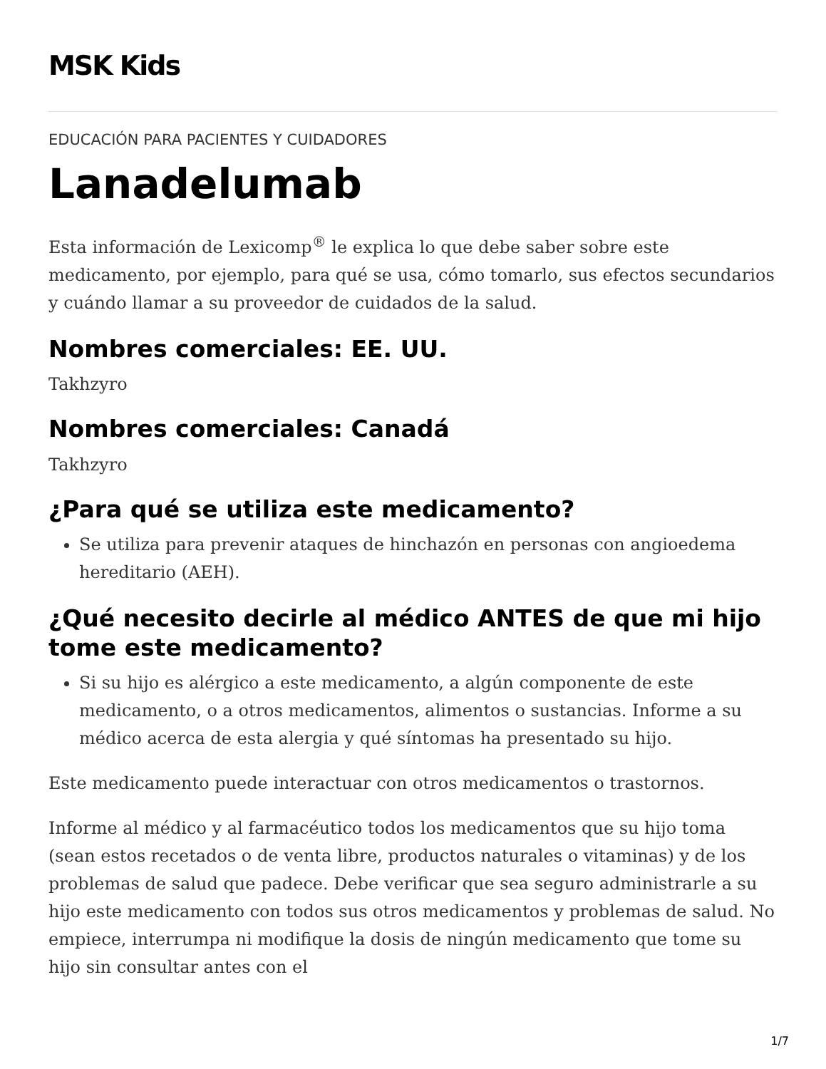MSK Kids
EDUCACIÓN PARA PACIENTES Y CUIDADORES
Lanadelumab
Esta información de Lexicomp<sup>®</sup> le explica lo que debe saber sobre este medicamento, por ejemplo, para qué se usa, cómo tomarlo, sus efectos secundarios y cuándo llamar a su proveedor de cuidados de la salud.
Nombres comerciales: EE. UU.
Takhzyro
Nombres comerciales: Canadá
Takhzyro
¿Para qué se utiliza este medicamento?
Se utiliza para prevenir ataques de hinchazón en personas con angioedema hereditario (AEH).
¿Qué necesito decirle al médico ANTES de que mi hijo tome este medicamento?
Si su hijo es alérgico a este medicamento, a algún componente de este medicamento, o a otros medicamentos, alimentos o sustancias. Informe a su médico acerca de esta alergia y qué síntomas ha presentado su hijo.
Este medicamento puede interactuar con otros medicamentos o trastornos.
Informe al médico y al farmacéutico todos los medicamentos que su hijo toma (sean estos recetados o de venta libre, productos naturales o vitaminas) y de los problemas de salud que padece. Debe verificar que sea seguro administrarle a su hijo este medicamento con todos sus otros medicamentos y problemas de salud. No empiece, interrumpa ni modifique la dosis de ningún medicamento que tome su hijo sin consultar antes con el
1/7